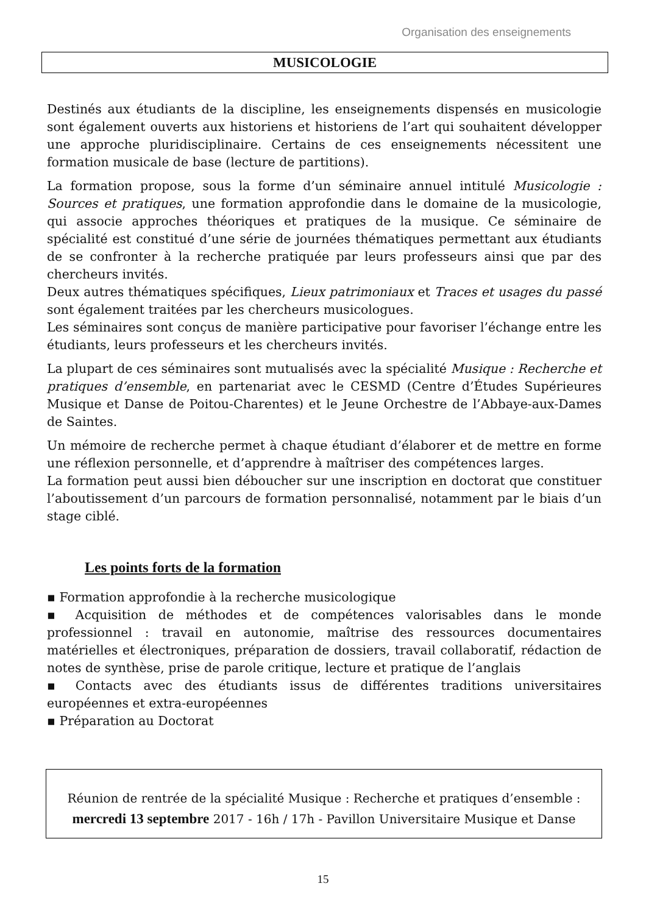Organisation des enseignements
MUSICOLOGIE
Destinés aux étudiants de la discipline, les enseignements dispensés en musicologie sont également ouverts aux historiens et historiens de l’art qui souhaitent développer une approche pluridisciplinaire. Certains de ces enseignements nécessitent une formation musicale de base (lecture de partitions).
La formation propose, sous la forme d’un séminaire annuel intitulé Musicologie : Sources et pratiques, une formation approfondie dans le domaine de la musicologie, qui associe approches théoriques et pratiques de la musique. Ce séminaire de spécialité est constitué d’une série de journées thématiques permettant aux étudiants de se confronter à la recherche pratiquée par leurs professeurs ainsi que par des chercheurs invités.
Deux autres thématiques spécifiques, Lieux patrimoniaux et Traces et usages du passé sont également traitées par les chercheurs musicologues.
Les séminaires sont conçus de manière participative pour favoriser l’échange entre les étudiants, leurs professeurs et les chercheurs invités.
La plupart de ces séminaires sont mutualisés avec la spécialité Musique : Recherche et pratiques d’ensemble, en partenariat avec le CESMD (Centre d’Études Supérieures Musique et Danse de Poitou-Charentes) et le Jeune Orchestre de l’Abbaye-aux-Dames de Saintes.
Un mémoire de recherche permet à chaque étudiant d’élaborer et de mettre en forme une réflexion personnelle, et d’apprendre à maîtriser des compétences larges.
La formation peut aussi bien déboucher sur une inscription en doctorat que constituer l’aboutissement d’un parcours de formation personnalisé, notamment par le biais d’un stage ciblé.
Les points forts de la formation
▪ Formation approfondie à la recherche musicologique
▪ Acquisition de méthodes et de compétences valorisables dans le monde professionnel : travail en autonomie, maîtrise des ressources documentaires matérielles et électroniques, préparation de dossiers, travail collaboratif, rédaction de notes de synthèse, prise de parole critique, lecture et pratique de l’anglais
▪ Contacts avec des étudiants issus de différentes traditions universitaires européennes et extra-européennes
▪ Préparation au Doctorat
Réunion de rentrée de la spécialité Musique : Recherche et pratiques d’ensemble :
mercredi 13 septembre 2017 - 16h / 17h - Pavillon Universitaire Musique et Danse
15